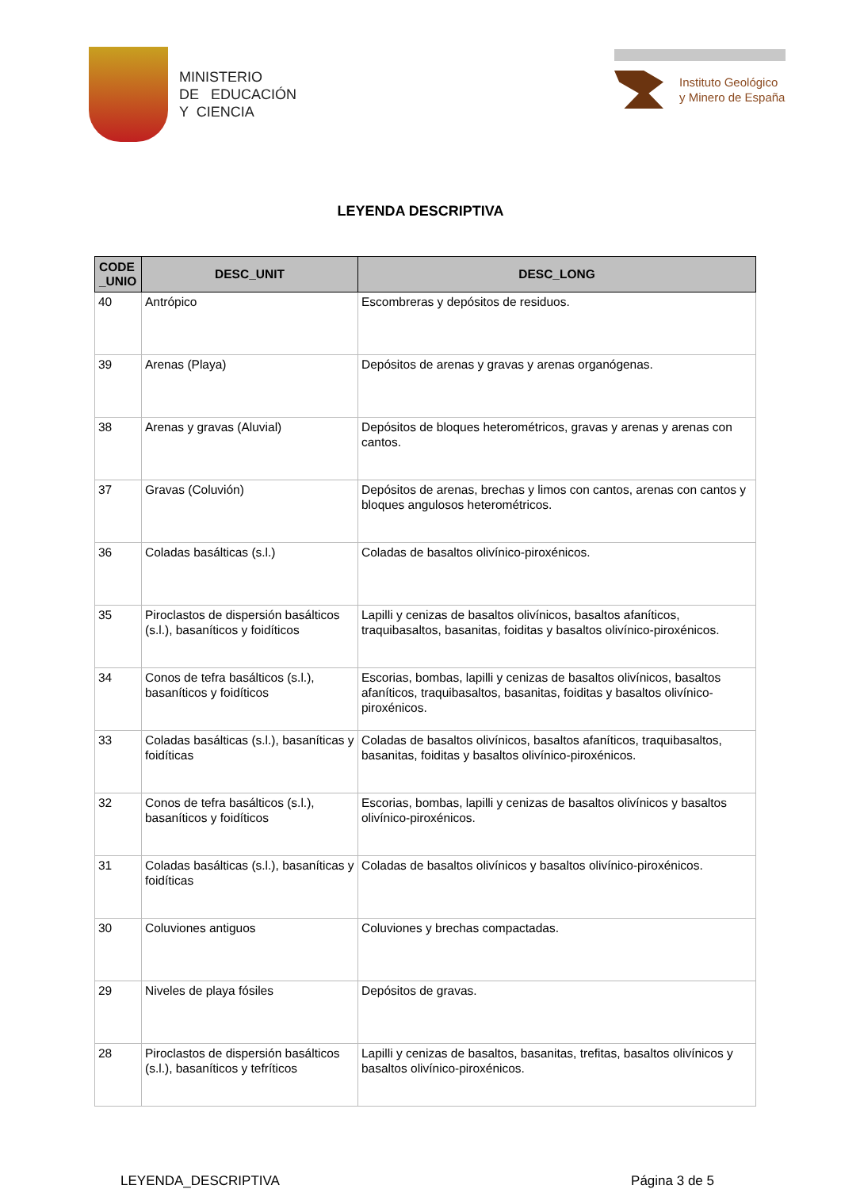MINISTERIO
DE EDUCACIÓN
Y CIENCIA
Instituto Geológico
y Minero de España
LEYENDA DESCRIPTIVA
| CODE _UNIO | DESC_UNIT | DESC_LONG |
| --- | --- | --- |
| 40 | Antrópico | Escombreras y depósitos de residuos. |
| 39 | Arenas (Playa) | Depósitos de arenas y gravas y arenas organógenas. |
| 38 | Arenas y gravas (Aluvial) | Depósitos de bloques heterométricos, gravas y arenas y arenas con cantos. |
| 37 | Gravas (Coluvión) | Depósitos de arenas, brechas y limos con cantos, arenas con cantos y bloques angulosos heterométricos. |
| 36 | Coladas basálticas (s.l.) | Coladas de basaltos olivínico-piroxénicos. |
| 35 | Piroclastos de dispersión basálticos (s.l.), basaníticos y foidíticos | Lapilli y cenizas de basaltos olivínicos, basaltos afaníticos, traquibasaltos, basanitas, foiditas y basaltos olivínico-piroxénicos. |
| 34 | Conos de tefra basálticos (s.l.), basaníticos y foidíticos | Escorias, bombas, lapilli y cenizas de basaltos olivínicos, basaltos afaníticos, traquibasaltos, basanitas, foiditas y basaltos olivínico-piroxénicos. |
| 33 | Coladas basálticas (s.l.), basaníticas y foidíticas | Coladas de basaltos olivínicos, basaltos afaníticos, traquibasaltos, basanitas, foiditas y basaltos olivínico-piroxénicos. |
| 32 | Conos de tefra basálticos (s.l.), basaníticos y foidíticos | Escorias, bombas, lapilli y cenizas de basaltos olivínicos y basaltos olivínico-piroxénicos. |
| 31 | Coladas basálticas (s.l.), basaníticas y foidíticas | Coladas de basaltos olivínicos y basaltos olivínico-piroxénicos. |
| 30 | Coluviones antiguos | Coluviones y brechas compactadas. |
| 29 | Niveles de playa fósiles | Depósitos de gravas. |
| 28 | Piroclastos de dispersión basálticos (s.l.), basaníticos y tefríticos | Lapilli y cenizas de basaltos, basanitas, trefitas, basaltos olivínicos y basaltos olivínico-piroxénicos. |
LEYENDA_DESCRIPTIVA Página 3 de 5